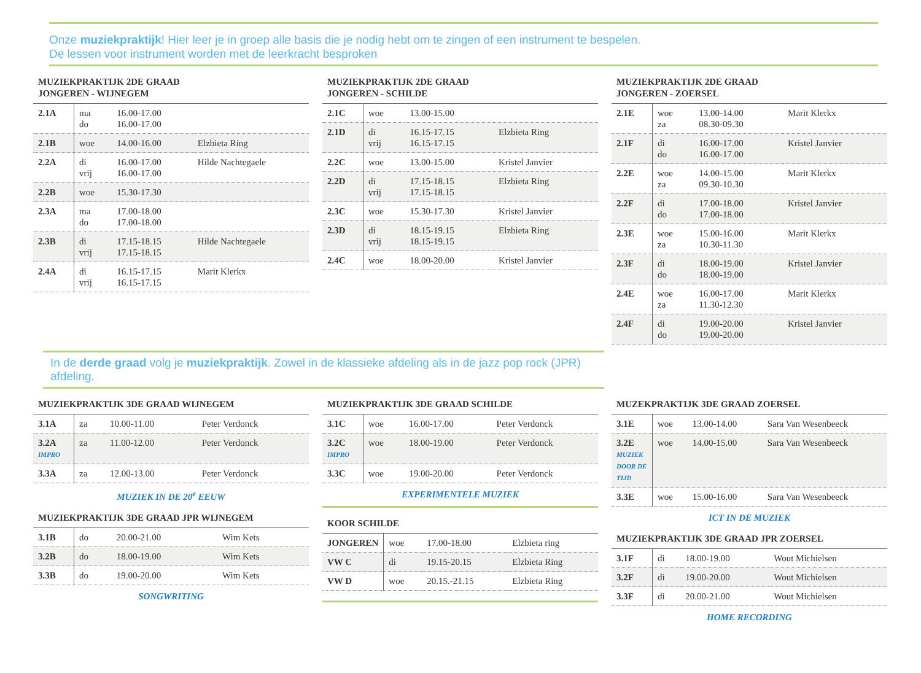Onze muziekpraktijk! Hier leer je in groep alle basis die je nodig hebt om te zingen of een instrument te bespelen.
De lessen voor instrument worden met de leerkracht besproken
MUZIEKPRAKTIJK 2DE GRAAD
JONGEREN - WIJNEGEM
| 2.1A | ma do | 16.00-17.00 16.00-17.00 | |
| 2.1B | woe | 14.00-16.00 | Elzbieta Ring |
| 2.2A | di vrij | 16.00-17.00 16.00-17.00 | Hilde Nachtegaele |
| 2.2B | woe | 15.30-17.30 | |
| 2.3A | ma do | 17.00-18.00 17.00-18.00 | |
| 2.3B | di vrij | 17.15-18.15 17.15-18.15 | Hilde Nachtegaele |
| 2.4A | di vrij | 16.15-17.15 16.15-17.15 | Marit Klerkx |
MUZIEKPRAKTIJK 2DE GRAAD
JONGEREN - SCHILDE
| 2.1C | woe | 13.00-15.00 | |
| 2.1D | di vrij | 16.15-17.15 16.15-17.15 | Elzbieta Ring |
| 2.2C | woe | 13.00-15.00 | Kristel Janvier |
| 2.2D | di vrij | 17.15-18.15 17.15-18.15 | Elzbieta Ring |
| 2.3C | woe | 15.30-17.30 | Kristel Janvier |
| 2.3D | di vrij | 18.15-19.15 18.15-19.15 | Elzbieta Ring |
| 2.4C | woe | 18.00-20.00 | Kristel Janvier |
MUZIEKPRAKTIJK 2DE GRAAD
JONGEREN - ZOERSEL
| 2.1E | woe za | 13.00-14.00 08.30-09.30 | Marit Klerkx |
| 2.1F | di do | 16.00-17.00 16.00-17.00 | Kristel Janvier |
| 2.2E | woe za | 14.00-15.00 09.30-10.30 | Marit Klerkx |
| 2.2F | di do | 17.00-18.00 17.00-18.00 | Kristel Janvier |
| 2.3E | woe za | 15.00-16.00 10.30-11.30 | Marit Klerkx |
| 2.3F | di do | 18.00-19.00 18.00-19.00 | Kristel Janvier |
| 2.4E | woe za | 16.00-17.00 11.30-12.30 | Marit Klerkx |
| 2.4F | di do | 19.00-20.00 19.00-20.00 | Kristel Janvier |
In de derde graad volg je muziekpraktijk. Zowel in de klassieke afdeling als in de jazz pop rock (JPR) afdeling.
MUZIEKPRAKTIJK 3DE GRAAD WIJNEGEM
| 3.1A | za | 10.00-11.00 | Peter Verdonck |
| 3.2A IMPRO | za | 11.00-12.00 | Peter Verdonck |
| 3.3A | za | 12.00-13.00 | Peter Verdonck |
MUZIEK IN DE 20<sup>e</sup> EEUW
MUZIEKPRAKTIJK 3DE GRAAD JPR WIJNEGEM
| 3.1B | do | 20.00-21.00 | Wim Kets |
| 3.2B | do | 18.00-19.00 | Wim Kets |
| 3.3B | do | 19.00-20.00 | Wim Kets |
SONGWRITING
MUZIEKPRAKTIJK 3DE GRAAD SCHILDE
| 3.1C | woe | 16.00-17.00 | Peter Verdonck |
| 3.2C IMPRO | woe | 18.00-19.00 | Peter Verdonck |
| 3.3C | woe | 19.00-20.00 | Peter Verdonck |
EXPERIMENTELE MUZIEK
KOOR SCHILDE
| JONGEREN | woe | 17.00-18.00 | Elzbieta ring |
| VW C | di | 19.15-20.15 | Elzbieta Ring |
| VW D | woe | 20.15.-21.15 | Elzbieta Ring |
MUZEKPRAKTIJK 3DE GRAAD ZOERSEL
| 3.1E | woe | 13.00-14.00 | Sara Van Wesenbeeck |
| 3.2E MUZIEK DOOR DE TIJD | woe | 14.00-15.00 | Sara Van Wesenbeeck |
| 3.3E | woe | 15.00-16.00 | Sara Van Wesenbeeck |
ICT IN DE MUZIEK
MUZIEKPRAKTIJK 3DE GRAAD JPR ZOERSEL
| 3.1F | di | 18.00-19.00 | Wout Michielsen |
| 3.2F | di | 19.00-20.00 | Wout Michielsen |
| 3.3F | di | 20.00-21.00 | Wout Michielsen |
HOME RECORDING